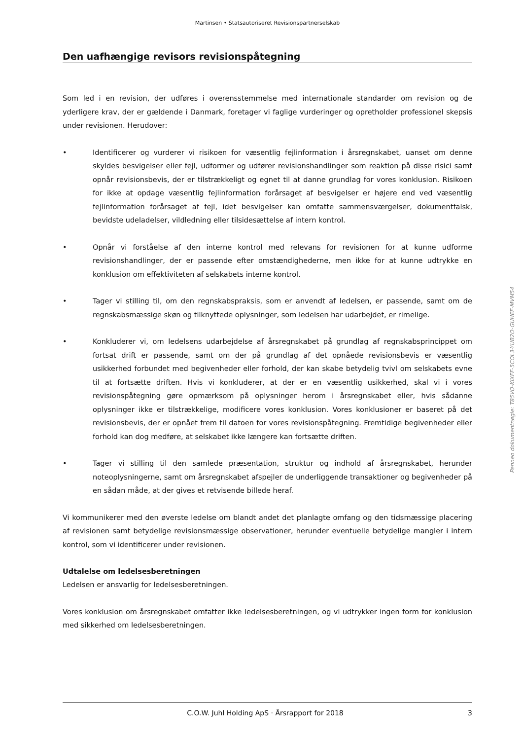Martinsen • Statsautoriseret Revisionspartnerselskab
Den uafhængige revisors revisionspåtegning
Som led i en revision, der udføres i overensstemmelse med internationale standarder om revision og de yderligere krav, der er gældende i Danmark, foretager vi faglige vurderinger og opretholder professionel skepsis under revisionen. Herudover:
• Identificerer og vurderer vi risikoen for væsentlig fejlinformation i årsregnskabet, uanset om denne skyldes besvigelser eller fejl, udformer og udfører revisionshandlinger som reaktion på disse risici samt opnår revisionsbevis, der er tilstrækkeligt og egnet til at danne grundlag for vores konklusion. Risikoen for ikke at opdage væsentlig fejlinformation forårsaget af besvigelser er højere end ved væsentlig fejlinformation forårsaget af fejl, idet besvigelser kan omfatte sammensværgelser, dokumentfalsk, bevidste udeladelser, vildledning eller tilsidesættelse af intern kontrol.
• Opnår vi forståelse af den interne kontrol med relevans for revisionen for at kunne udforme revisionshandlinger, der er passende efter omstændighederne, men ikke for at kunne udtrykke en konklusion om effektiviteten af selskabets interne kontrol.
• Tager vi stilling til, om den regnskabspraksis, som er anvendt af ledelsen, er passende, samt om de regnskabsmæssige skøn og tilknyttede oplysninger, som ledelsen har udarbejdet, er rimelige.
• Konkluderer vi, om ledelsens udarbejdelse af årsregnskabet på grundlag af regnskabsprincippet om fortsat drift er passende, samt om der på grundlag af det opnåede revisionsbevis er væsentlig usikkerhed forbundet med begivenheder eller forhold, der kan skabe betydelig tvivl om selskabets evne til at fortsætte driften. Hvis vi konkluderer, at der er en væsentlig usikkerhed, skal vi i vores revisionspåtegning gøre opmærksom på oplysninger herom i årsregnskabet eller, hvis sådanne oplysninger ikke er tilstrækkelige, modificere vores konklusion. Vores konklusioner er baseret på det revisionsbevis, der er opnået frem til datoen for vores revisionspåtegning. Fremtidige begivenheder eller forhold kan dog medføre, at selskabet ikke længere kan fortsætte driften.
• Tager vi stilling til den samlede præsentation, struktur og indhold af årsregnskabet, herunder noteoplysningerne, samt om årsregnskabet afspejler de underliggende transaktioner og begivenheder på en sådan måde, at der gives et retvisende billede heraf.
Vi kommunikerer med den øverste ledelse om blandt andet det planlagte omfang og den tidsmæssige placering af revisionen samt betydelige revisionsmæssige observationer, herunder eventuelle betydelige mangler i intern kontrol, som vi identificerer under revisionen.
Udtalelse om ledelsesberetningen
Ledelsen er ansvarlig for ledelsesberetningen.
Vores konklusion om årsregnskabet omfatter ikke ledelsesberetningen, og vi udtrykker ingen form for konklusion med sikkerhed om ledelsesberetningen.
Penneo dokumentnøgle: T85VO-KIXFF-5COL3-YUB2O-GUHEF-MVM54
C.O.W. Juhl Holding ApS · Årsrapport for 2018 3